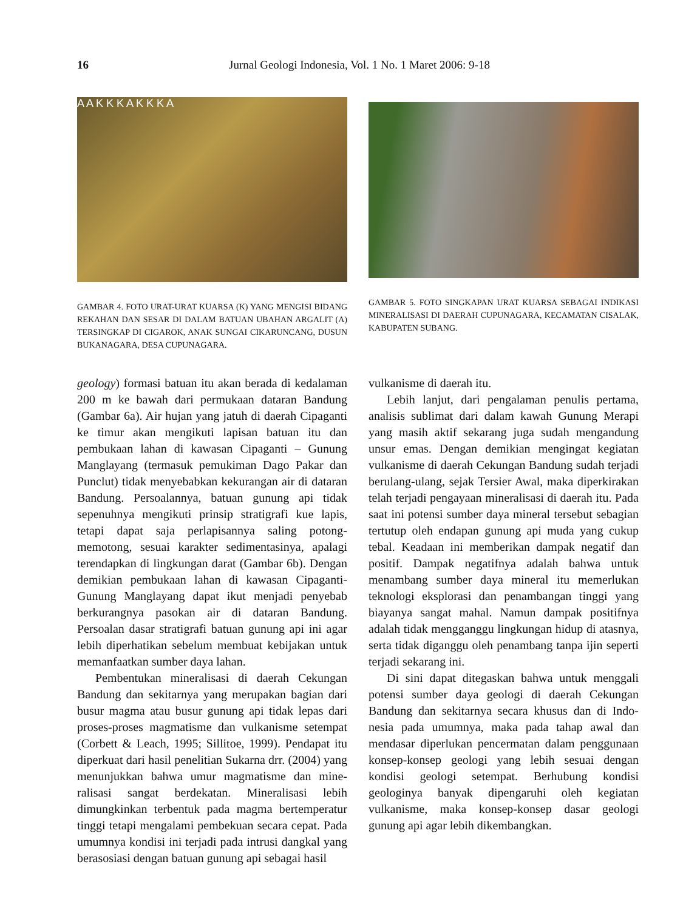16 Jurnal Geologi Indonesia, Vol. 1 No. 1 Maret 2006: 9-18
A A K K K A K K K A
GAMBAR 4. FOTO URAT-URAT KUARSA (K) YANG MENGISI BIDANG REKAHAN DAN SESAR DI DALAM BATUAN UBAHAN ARGALIT (A) TERSINGKAP DI CIGAROK, ANAK SUNGAI CIKARUNCANG, DUSUN BUKANAGARA, DESA CUPUNAGARA.
GAMBAR 5. FOTO SINGKAPAN URAT KUARSA SEBAGAI INDIKASI MINERALISASI DI DAERAH CUPUNAGARA, KECAMATAN CISALAK, KABUPATEN SUBANG.
geology) formasi batuan itu akan berada di kedalaman 200 m ke bawah dari permukaan dataran Bandung (Gambar 6a). Air hujan yang jatuh di daerah Cipaganti ke timur akan mengikuti lapisan batuan itu dan pembukaan lahan di kawasan Cipaganti – Gunung Manglayang (termasuk pemukiman Dago Pakar dan Punclut) tidak menyebabkan kekurangan air di dataran Bandung. Persoalannya, batuan gunung api tidak sepenuhnya mengikuti prinsip stratigrafi kue lapis, tetapi dapat saja perlapisannya saling potong-memotong, sesuai karakter sedimentasinya, apalagi terendapkan di lingkungan darat (Gambar 6b). Dengan demikian pembukaan lahan di kawasan Cipaganti-Gunung Manglayang dapat ikut menjadi penyebab berkurangnya pasokan air di dataran Bandung. Persoalan dasar stratigrafi batuan gunung api ini agar lebih diperhatikan sebelum membuat kebijakan untuk memanfaatkan sumber daya lahan.
Pembentukan mineralisasi di daerah Cekungan Bandung dan sekitarnya yang merupakan bagian dari busur magma atau busur gunung api tidak lepas dari proses-proses magmatisme dan vulkanisme setempat (Corbett & Leach, 1995; Sillitoe, 1999). Pendapat itu diperkuat dari hasil penelitian Sukarna drr. (2004) yang menunjukkan bahwa umur magmatisme dan mine-ralisasi sangat berdekatan. Mineralisasi lebih dimungkinkan terbentuk pada magma bertemperatur tinggi tetapi mengalami pembekuan secara cepat. Pada umumnya kondisi ini terjadi pada intrusi dangkal yang berasosiasi dengan batuan gunung api sebagai hasil
vulkanisme di daerah itu.
Lebih lanjut, dari pengalaman penulis pertama, analisis sublimat dari dalam kawah Gunung Merapi yang masih aktif sekarang juga sudah mengandung unsur emas. Dengan demikian mengingat kegiatan vulkanisme di daerah Cekungan Bandung sudah terjadi berulang-ulang, sejak Tersier Awal, maka diperkirakan telah terjadi pengayaan mineralisasi di daerah itu. Pada saat ini potensi sumber daya mineral tersebut sebagian tertutup oleh endapan gunung api muda yang cukup tebal. Keadaan ini memberikan dampak negatif dan positif. Dampak negatifnya adalah bahwa untuk menambang sumber daya mineral itu memerlukan teknologi eksplorasi dan penambangan tinggi yang biayanya sangat mahal. Namun dampak positifnya adalah tidak mengganggu lingkungan hidup di atasnya, serta tidak diganggu oleh penambang tanpa ijin seperti terjadi sekarang ini.
Di sini dapat ditegaskan bahwa untuk menggali potensi sumber daya geologi di daerah Cekungan Bandung dan sekitarnya secara khusus dan di Indo-nesia pada umumnya, maka pada tahap awal dan mendasar diperlukan pencermatan dalam penggunaan konsep-konsep geologi yang lebih sesuai dengan kondisi geologi setempat. Berhubung kondisi geologinya banyak dipengaruhi oleh kegiatan vulkanisme, maka konsep-konsep dasar geologi gunung api agar lebih dikembangkan.